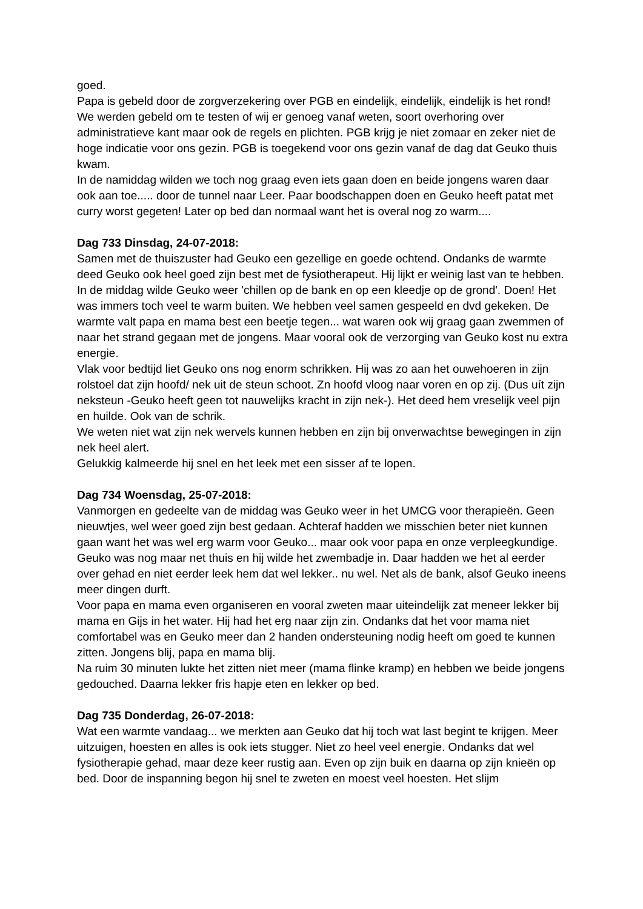goed.
Papa is gebeld door de zorgverzekering over PGB en eindelijk, eindelijk, eindelijk is het rond! We werden gebeld om te testen of wij er genoeg vanaf weten, soort overhoring over administratieve kant maar ook de regels en plichten. PGB krijg je niet zomaar en zeker niet de hoge indicatie voor ons gezin. PGB is toegekend voor ons gezin vanaf de dag dat Geuko thuis kwam.
In de namiddag wilden we toch nog graag even iets gaan doen en beide jongens waren daar ook aan toe..... door de tunnel naar Leer. Paar boodschappen doen en Geuko heeft patat met curry worst gegeten! Later op bed dan normaal want het is overal nog zo warm....
Dag 733 Dinsdag, 24-07-2018:
Samen met de thuiszuster had Geuko een gezellige en goede ochtend. Ondanks de warmte deed Geuko ook heel goed zijn best met de fysiotherapeut. Hij lijkt er weinig last van te hebben.
In de middag wilde Geuko weer 'chillen op de bank en op een kleedje op de grond'. Doen! Het was immers toch veel te warm buiten. We hebben veel samen gespeeld en dvd gekeken. De warmte valt papa en mama best een beetje tegen... wat waren ook wij graag gaan zwemmen of naar het strand gegaan met de jongens. Maar vooral ook de verzorging van Geuko kost nu extra energie.
Vlak voor bedtijd liet Geuko ons nog enorm schrikken. Hij was zo aan het ouwehoeren in zijn rolstoel dat zijn hoofd/ nek uit de steun schoot. Zn hoofd vloog naar voren en op zij. (Dus uít zijn neksteun -Geuko heeft geen tot nauwelijks kracht in zijn nek-). Het deed hem vreselijk veel pijn en huilde. Ook van de schrik.
We weten niet wat zijn nek wervels kunnen hebben en zijn bij onverwachtse bewegingen in zijn nek heel alert.
Gelukkig kalmeerde hij snel en het leek met een sisser af te lopen.
Dag 734 Woensdag, 25-07-2018:
Vanmorgen en gedeelte van de middag was Geuko weer in het UMCG voor therapieën. Geen nieuwtjes, wel weer goed zijn best gedaan. Achteraf hadden we misschien beter niet kunnen gaan want het was wel erg warm voor Geuko... maar ook voor papa en onze verpleegkundige.
Geuko was nog maar net thuis en hij wilde het zwembadje in. Daar hadden we het al eerder over gehad en niet eerder leek hem dat wel lekker.. nu wel. Net als de bank, alsof Geuko ineens meer dingen durft.
Voor papa en mama even organiseren en vooral zweten maar uiteindelijk zat meneer lekker bij mama en Gijs in het water. Hij had het erg naar zijn zin. Ondanks dat het voor mama niet comfortabel was en Geuko meer dan 2 handen ondersteuning nodig heeft om goed te kunnen zitten. Jongens blij, papa en mama blij.
Na ruim 30 minuten lukte het zitten niet meer (mama flinke kramp) en hebben we beide jongens gedouched. Daarna lekker fris hapje eten en lekker op bed.
Dag 735 Donderdag, 26-07-2018:
Wat een warmte vandaag... we merkten aan Geuko dat hij toch wat last begint te krijgen. Meer uitzuigen, hoesten en alles is ook iets stugger. Niet zo heel veel energie. Ondanks dat wel fysiotherapie gehad, maar deze keer rustig aan. Even op zijn buik en daarna op zijn knieën op bed. Door de inspanning begon hij snel te zweten en moest veel hoesten. Het slijm